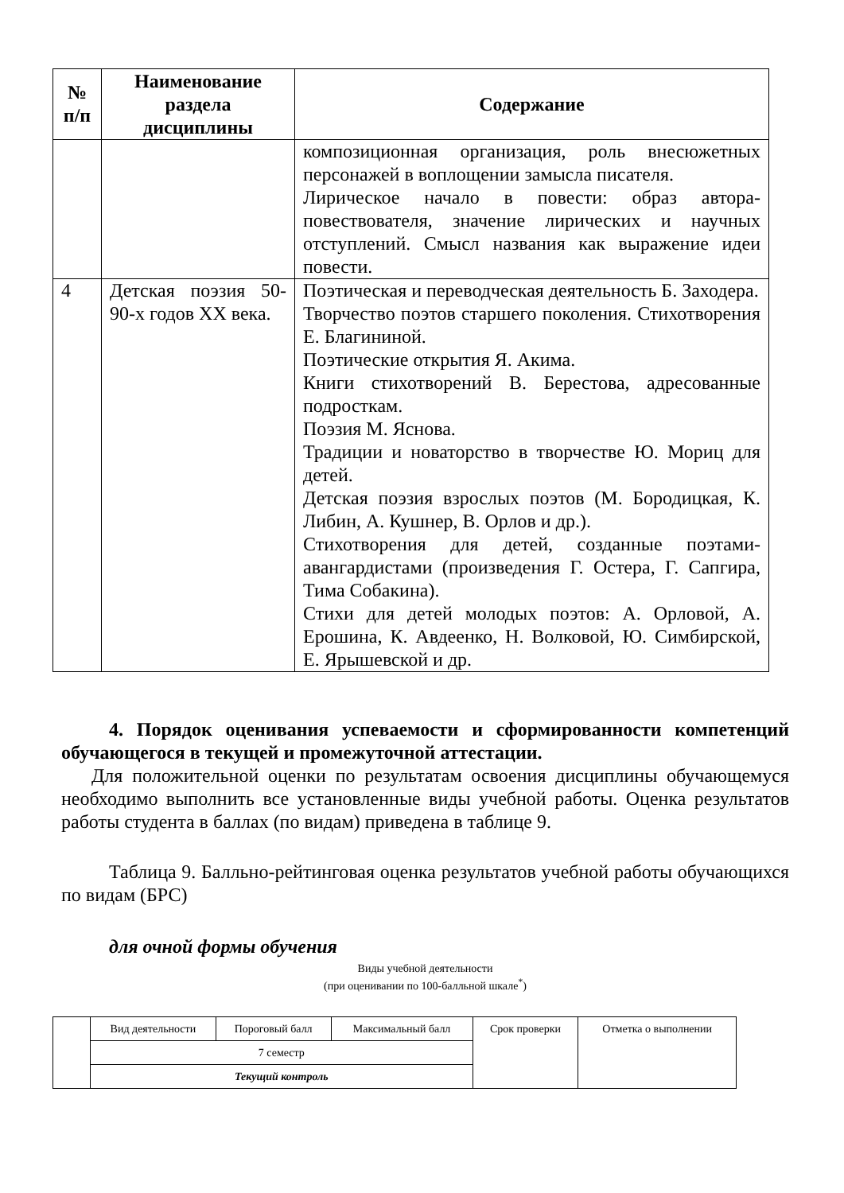| № п/п | Наименование раздела дисциплины | Содержание |
| --- | --- | --- |
| | | композиционная организация, роль внесюжетных персонажей в воплощении замысла писателя. Лирическое начало в повести: образ автора-повествователя, значение лирических и научных отступлений. Смысл названия как выражение идеи повести. |
| 4 | Детская поэзия 50-90-х годов XX века. | Поэтическая и переводческая деятельность Б. Заходера. Творчество поэтов старшего поколения. Стихотворения Е. Благининой. Поэтические открытия Я. Акима. Книги стихотворений В. Берестова, адресованные подросткам. Поэзия М. Яснова. Традиции и новаторство в творчестве Ю. Мориц для детей. Детская поэзия взрослых поэтов (М. Бородицкая, К. Либин, А. Кушнер, В. Орлов и др.). Стихотворения для детей, созданные поэтами-авангардистами (произведения Г. Остера, Г. Сапгира, Тима Собакина). Стихи для детей молодых поэтов: А. Орловой, А. Ерошина, К. Авдеенко, Н. Волковой, Ю. Симбирской, Е. Ярышевской и др. |
4. Порядок оценивания успеваемости и сформированности компетенций обучающегося в текущей и промежуточной аттестации.
Для положительной оценки по результатам освоения дисциплины обучающемуся необходимо выполнить все установленные виды учебной работы. Оценка результатов работы студента в баллах (по видам) приведена в таблице 9.
Таблица 9. Балльно-рейтинговая оценка результатов учебной работы обучающихся по видам (БРС)
для очной формы обучения
Виды учебной деятельности
(при оценивании по 100-балльной шкале<sup>*</sup>)
| | Вид деятельности | Пороговый балл | Максимальный балл | Срок проверки | Отметка о выполнении |
| | 7 семестр | | | | |
| | Текущий контроль | | | | |